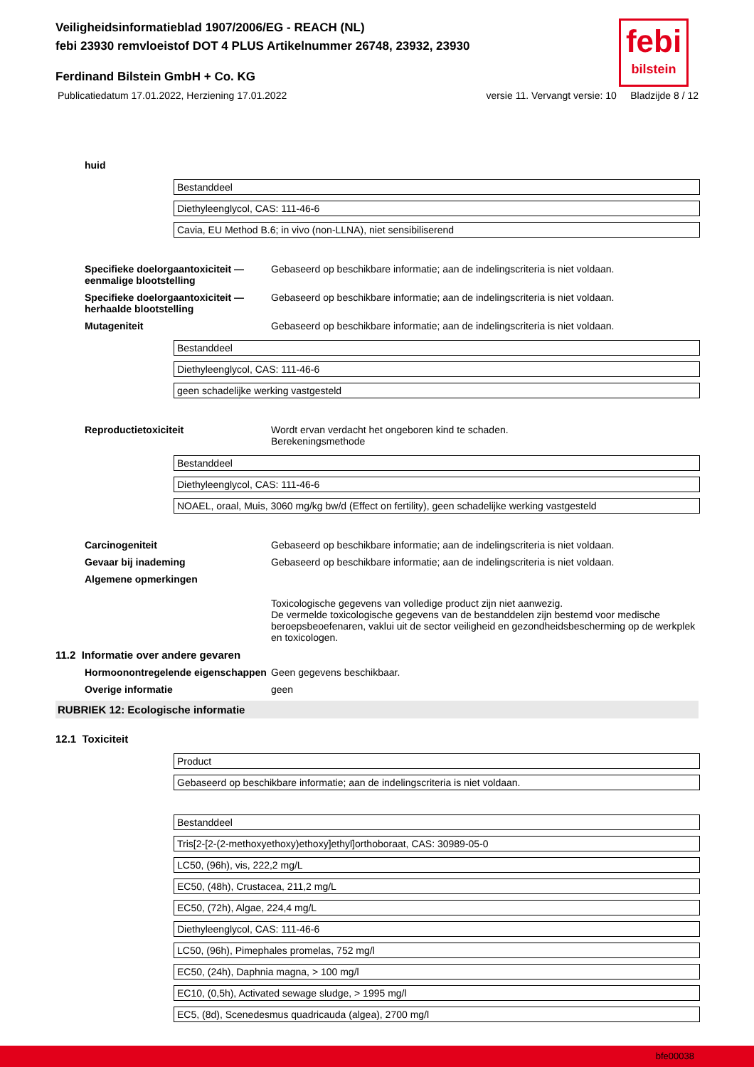Veiligheidsinformatieblad 1907/2006/EG - REACH (NL)
febi 23930 remvloeistof DOT 4 PLUS Artikelnummer 26748, 23932, 23930
febi
bilstein
Ferdinand Bilstein GmbH + Co. KG
Publicatiedatum 17.01.2022, Herziening 17.01.2022 versie 11. Vervangt versie: 10 Bladzijde 8 / 12
huid
| Bestanddeel |
| Diethyleenglycol, CAS: 111-46-6 |
| Cavia, EU Method B.6; in vivo (non-LLNA), niet sensibiliserend |
Specifieke doelorgaantoxiciteit — eenmalige blootstelling
Gebaseerd op beschikbare informatie; aan de indelingscriteria is niet voldaan.
Specifieke doelorgaantoxiciteit — herhaalde blootstelling
Gebaseerd op beschikbare informatie; aan de indelingscriteria is niet voldaan.
Mutageniteit Gebaseerd op beschikbare informatie; aan de indelingscriteria is niet voldaan.
| Bestanddeel |
| Diethyleenglycol, CAS: 111-46-6 |
| geen schadelijke werking vastgesteld |
Reproductietoxiciteit Wordt ervan verdacht het ongeboren kind te schaden.
Berekeningsmethode
| Bestanddeel |
| Diethyleenglycol, CAS: 111-46-6 |
| NOAEL, oraal, Muis, 3060 mg/kg bw/d (Effect on fertility), geen schadelijke werking vastgesteld |
Carcinogeniteit Gebaseerd op beschikbare informatie; aan de indelingscriteria is niet voldaan.
Gevaar bij inademing Gebaseerd op beschikbare informatie; aan de indelingscriteria is niet voldaan.
Algemene opmerkingen
Toxicologische gegevens van volledige product zijn niet aanwezig.
De vermelde toxicologische gegevens van de bestanddelen zijn bestemd voor medische beroepsbeoefenaren, vaklui uit de sector veiligheid en gezondheidsbescherming op de werkplek en toxicologen.
11.2 Informatie over andere gevaren
Hormoonontregelende eigenschappen
Geen gegevens beschikbaar.
Overige informatie geen
RUBRIEK 12: Ecologische informatie
12.1 Toxiciteit
| Product |
| Gebaseerd op beschikbare informatie; aan de indelingscriteria is niet voldaan. |
| Bestanddeel |
| Tris[2-[2-(2-methoxyethoxy)ethoxy]ethyl]orthoboraat, CAS: 30989-05-0 |
| LC50, (96h), vis, 222,2 mg/L |
| EC50, (48h), Crustacea, 211,2 mg/L |
| EC50, (72h), Algae, 224,4 mg/L |
| Diethyleenglycol, CAS: 111-46-6 |
| LC50, (96h), Pimephales promelas, 752 mg/l |
| EC50, (24h), Daphnia magna, > 100 mg/l |
| EC10, (0,5h), Activated sewage sludge, > 1995 mg/l |
| EC5, (8d), Scenedesmus quadricauda (algea), 2700 mg/l |
bfe00038